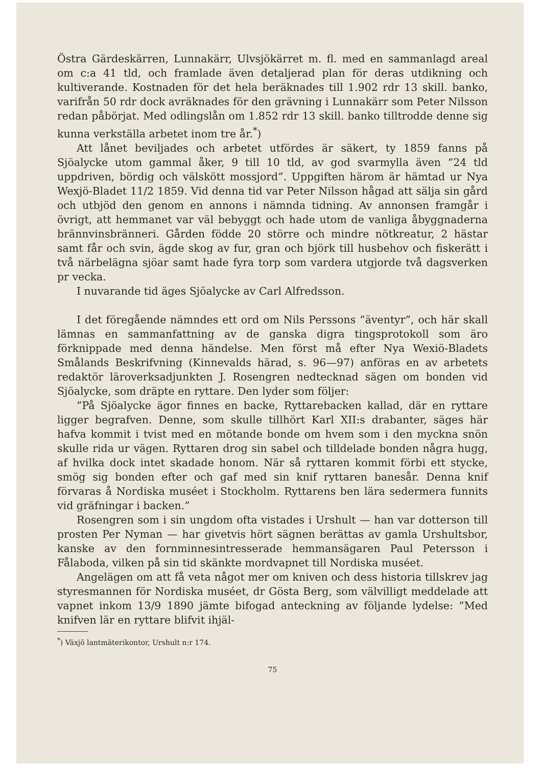Östra Gärdeskärren, Lunnakärr, Ulvsjökärret m. fl. med en sammanlagd areal om c:a 41 tld, och framlade även detaljerad plan för deras utdikning och kultiverande. Kostnaden för det hela beräknades till 1.902 rdr 13 skill. banko, varifrån 50 rdr dock avräknades för den grävning i Lunnakärr som Peter Nilsson redan påbörjat. Med odlingslån om 1.852 rdr 13 skill. banko tilltrodde denne sig kunna verkställa arbetet inom tre år.<sup>*</sup>)
Att lånet beviljades och arbetet utfördes är säkert, ty 1859 fanns på Sjöalycke utom gammal åker, 9 till 10 tld, av god svarmylla även ”24 tld uppdriven, bördig och välskött mossjord”. Uppgiften härom är hämtad ur Nya Wexjö-Bladet 11/2 1859. Vid denna tid var Peter Nilsson hågad att sälja sin gård och utbjöd den genom en annons i nämnda tidning. Av annonsen framgår i övrigt, att hemmanet var väl bebyggt och hade utom de vanliga åbyggnaderna brännvinsbränneri. Gården födde 20 större och mindre nötkreatur, 2 hästar samt får och svin, ägde skog av fur, gran och björk till husbehov och fiskerätt i två närbelägna sjöar samt hade fyra torp som vardera utgjorde två dagsverken pr vecka.
I nuvarande tid äges Sjöalycke av Carl Alfredsson.
I det föregående nämndes ett ord om Nils Perssons ”äventyr”, och här skall lämnas en sammanfattning av de ganska digra tingsprotokoll som äro förknippade med denna händelse. Men först må efter Nya Wexiö-Bladets Smålands Beskrifvning (Kinnevalds härad, s. 96—97) anföras en av arbetets redaktör läroverksadjunkten J. Rosengren nedtecknad sägen om bonden vid Sjöalycke, som dräpte en ryttare. Den lyder som följer:
”På Sjöalycke ägor finnes en backe, Ryttarebacken kallad, där en ryttare ligger begrafven. Denne, som skulle tillhört Karl XII:s drabanter, säges här hafva kommit i tvist med en mötande bonde om hvem som i den myckna snön skulle rida ur vägen. Ryttaren drog sin sabel och tilldelade bonden några hugg, af hvilka dock intet skadade honom. När så ryttaren kommit förbi ett stycke, smög sig bonden efter och gaf med sin knif ryttaren banesår. Denna knif förvaras å Nordiska muséet i Stockholm. Ryttarens ben lära sedermera funnits vid gräfningar i backen.”
Rosengren som i sin ungdom ofta vistades i Urshult — han var dotterson till prosten Per Nyman — har givetvis hört sägnen berättas av gamla Urshultsbor, kanske av den fornminnesintresserade hemmansägaren Paul Petersson i Fålaboda, vilken på sin tid skänkte mordvapnet till Nordiska muséet.
Angelägen om att få veta något mer om kniven och dess historia tillskrev jag styresmannen för Nordiska muséet, dr Gösta Berg, som välvilligt meddelade att vapnet inkom 13/9 1890 jämte bifogad anteckning av följande lydelse: ”Med knifven lär en ryttare blifvit ihjäl-
<sup>*</sup>) Växjö lantmäterikontor, Urshult n:r 174.
75